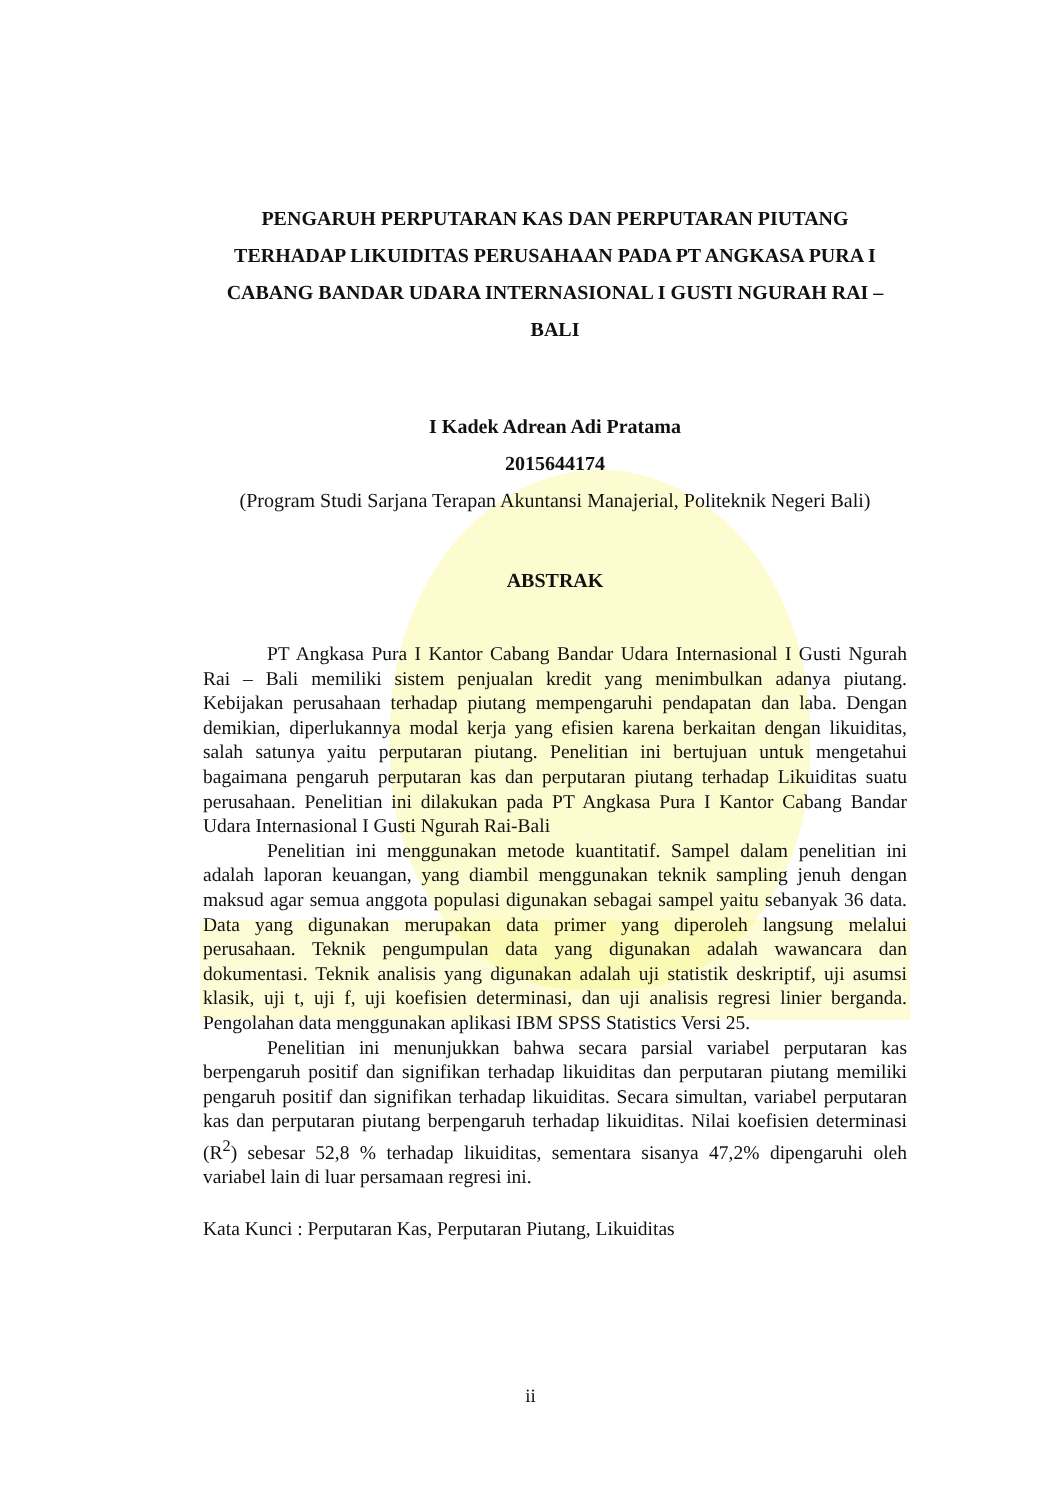PENGARUH PERPUTARAN KAS DAN PERPUTARAN PIUTANG TERHADAP LIKUIDITAS PERUSAHAAN PADA PT ANGKASA PURA I CABANG BANDAR UDARA INTERNASIONAL I GUSTI NGURAH RAI – BALI
I Kadek Adrean Adi Pratama
2015644174
(Program Studi Sarjana Terapan Akuntansi Manajerial, Politeknik Negeri Bali)
ABSTRAK
PT Angkasa Pura I Kantor Cabang Bandar Udara Internasional I Gusti Ngurah Rai – Bali memiliki sistem penjualan kredit yang menimbulkan adanya piutang. Kebijakan perusahaan terhadap piutang mempengaruhi pendapatan dan laba. Dengan demikian, diperlukannya modal kerja yang efisien karena berkaitan dengan likuiditas, salah satunya yaitu perputaran piutang. Penelitian ini bertujuan untuk mengetahui bagaimana pengaruh perputaran kas dan perputaran piutang terhadap Likuiditas suatu perusahaan. Penelitian ini dilakukan pada PT Angkasa Pura I Kantor Cabang Bandar Udara Internasional I Gusti Ngurah Rai-Bali
Penelitian ini menggunakan metode kuantitatif. Sampel dalam penelitian ini adalah laporan keuangan, yang diambil menggunakan teknik sampling jenuh dengan maksud agar semua anggota populasi digunakan sebagai sampel yaitu sebanyak 36 data. Data yang digunakan merupakan data primer yang diperoleh langsung melalui perusahaan. Teknik pengumpulan data yang digunakan adalah wawancara dan dokumentasi. Teknik analisis yang digunakan adalah uji statistik deskriptif, uji asumsi klasik, uji t, uji f, uji koefisien determinasi, dan uji analisis regresi linier berganda. Pengolahan data menggunakan aplikasi IBM SPSS Statistics Versi 25.
Penelitian ini menunjukkan bahwa secara parsial variabel perputaran kas berpengaruh positif dan signifikan terhadap likuiditas dan perputaran piutang memiliki pengaruh positif dan signifikan terhadap likuiditas. Secara simultan, variabel perputaran kas dan perputaran piutang berpengaruh terhadap likuiditas. Nilai koefisien determinasi (R<sup>2</sup>) sebesar 52,8 % terhadap likuiditas, sementara sisanya 47,2% dipengaruhi oleh variabel lain di luar persamaan regresi ini.
Kata Kunci : Perputaran Kas, Perputaran Piutang, Likuiditas
ii